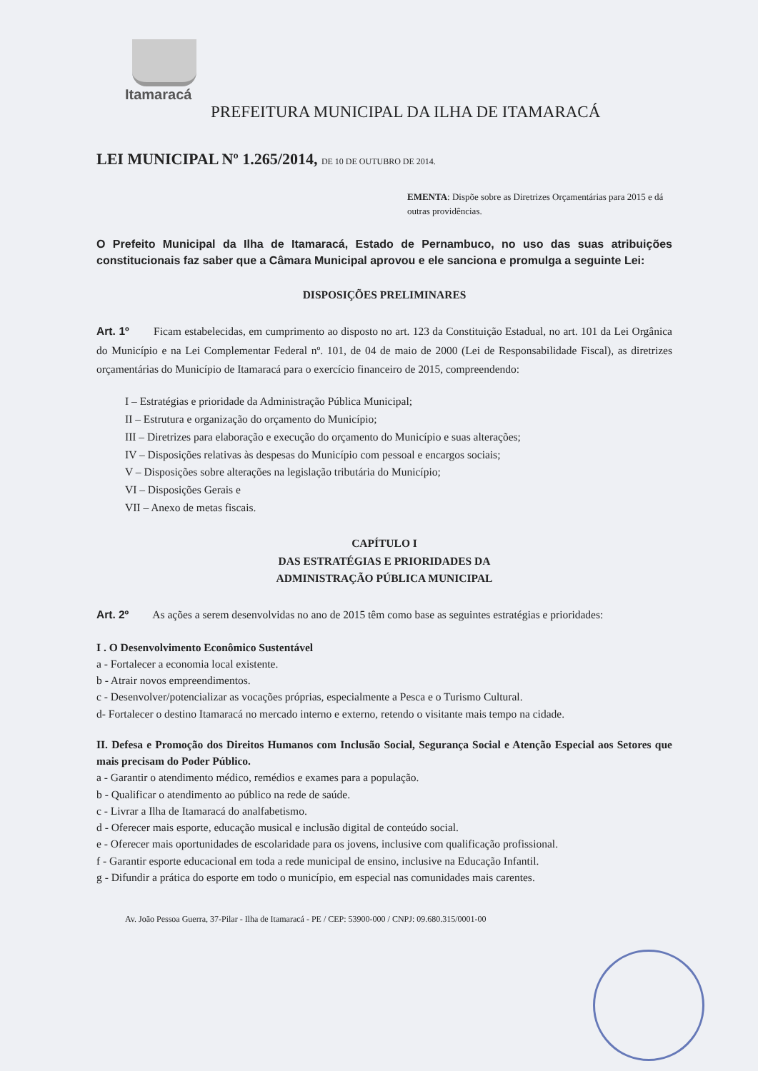Itamaracá
PREFEITURA MUNICIPAL DA ILHA DE ITAMARACÁ
LEI MUNICIPAL Nº 1.265/2014, DE 10 DE OUTUBRO DE 2014.
EMENTA: Dispõe sobre as Diretrizes Orçamentárias para 2015 e dá outras providências.
O Prefeito Municipal da Ilha de Itamaracá, Estado de Pernambuco, no uso das suas atribuições constitucionais faz saber que a Câmara Municipal aprovou e ele sanciona e promulga a seguinte Lei:
DISPOSIÇÕES PRELIMINARES
Art. 1º Ficam estabelecidas, em cumprimento ao disposto no art. 123 da Constituição Estadual, no art. 101 da Lei Orgânica do Município e na Lei Complementar Federal nº. 101, de 04 de maio de 2000 (Lei de Responsabilidade Fiscal), as diretrizes orçamentárias do Município de Itamaracá para o exercício financeiro de 2015, compreendendo:
I – Estratégias e prioridade da Administração Pública Municipal;
II – Estrutura e organização do orçamento do Município;
III – Diretrizes para elaboração e execução do orçamento do Município e suas alterações;
IV – Disposições relativas às despesas do Município com pessoal e encargos sociais;
V – Disposições sobre alterações na legislação tributária do Município;
VI – Disposições Gerais e
VII – Anexo de metas fiscais.
CAPÍTULO I
DAS ESTRATÉGIAS E PRIORIDADES DA
ADMINISTRAÇÃO PÚBLICA MUNICIPAL
Art. 2º As ações a serem desenvolvidas no ano de 2015 têm como base as seguintes estratégias e prioridades:
I . O Desenvolvimento Econômico Sustentável
a - Fortalecer a economia local existente.
b - Atrair novos empreendimentos.
c - Desenvolver/potencializar as vocações próprias, especialmente a Pesca e o Turismo Cultural.
d- Fortalecer o destino Itamaracá no mercado interno e externo, retendo o visitante mais tempo na cidade.
II. Defesa e Promoção dos Direitos Humanos com Inclusão Social, Segurança Social e Atenção Especial aos Setores que mais precisam do Poder Público.
a - Garantir o atendimento médico, remédios e exames para a população.
b - Qualificar o atendimento ao público na rede de saúde.
c - Livrar a Ilha de Itamaracá do analfabetismo.
d - Oferecer mais esporte, educação musical e inclusão digital de conteúdo social.
e - Oferecer mais oportunidades de escolaridade para os jovens, inclusive com qualificação profissional.
f - Garantir esporte educacional em toda a rede municipal de ensino, inclusive na Educação Infantil.
g - Difundir a prática do esporte em todo o município, em especial nas comunidades mais carentes.
Av. João Pessoa Guerra, 37-Pilar - Ilha de Itamaracá - PE / CEP: 53900-000 / CNPJ: 09.680.315/0001-00